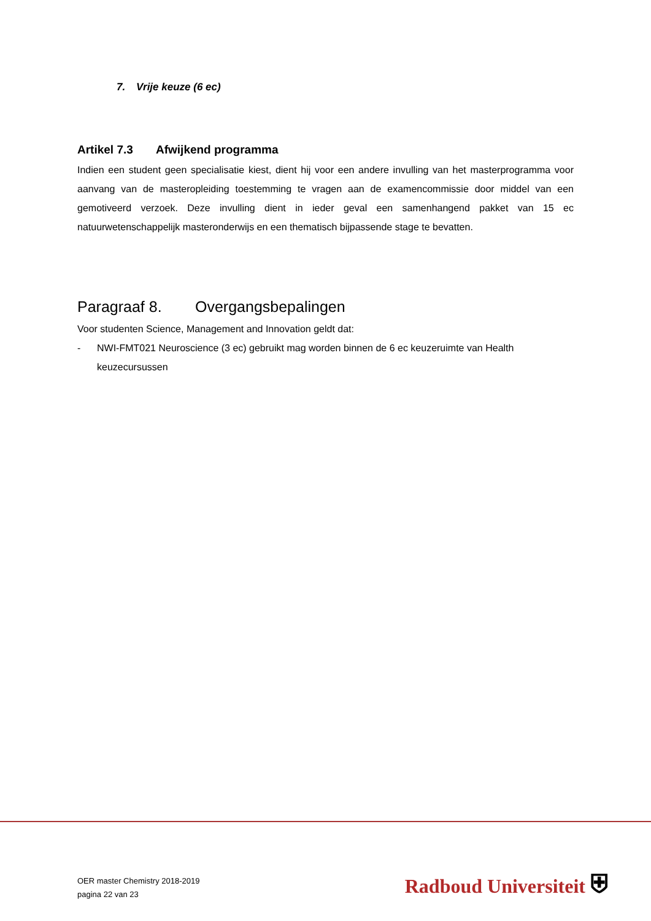7. Vrije keuze (6 ec)
Artikel 7.3 Afwijkend programma
Indien een student geen specialisatie kiest, dient hij voor een andere invulling van het masterprogramma voor aanvang van de masteropleiding toestemming te vragen aan de examencommissie door middel van een gemotiveerd verzoek. Deze invulling dient in ieder geval een samenhangend pakket van 15 ec natuurwetenschappelijk masteronderwijs en een thematisch bijpassende stage te bevatten.
Paragraaf 8. Overgangsbepalingen
Voor studenten Science, Management and Innovation geldt dat:
- NWI-FMT021 Neuroscience (3 ec) gebruikt mag worden binnen de 6 ec keuzeruimte van Health keuzecursussen
OER master Chemistry 2018-2019
pagina 22 van 23
Radboud Universiteit ⛨